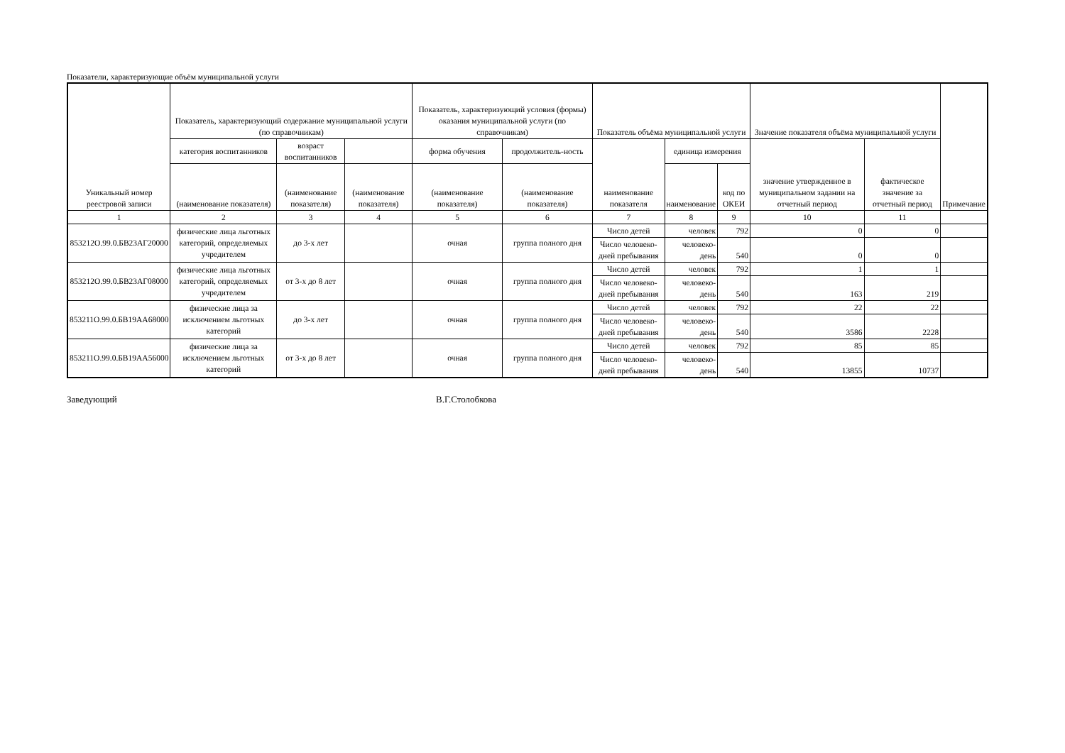Показатели, характеризующие объём муниципальной услуги
| Уникальный номер реестровой записи | Показатель, характеризующий содержание муниципальной услуги (по справочникам) | | | Показатель, характеризующий условия (формы) оказания муниципальной услуги (по справочникам) | | Показатель объёма муниципальной услуги | | | Значение показателя объёма муниципальной услуги | | Примечание |
| --- | --- | --- | --- | --- | --- | --- | --- | --- | --- | --- | --- |
| | категория воспитанников | возраст воспитанников | | форма обучения | продолжитель-ность | наименование показателя | единица измерения | | значение утвержденное в муниципальном задании на отчетный период | фактическое значение за отчетный период | |
| | (наименование показателя) | (наименование показателя) | (наименование показателя) | (наименование показателя) | (наименование показателя) | | наименование | код по ОКЕИ | | | |
| 1 | 2 | 3 | 4 | 5 | 6 | 7 | 8 | 9 | 10 | 11 | |
| 853212О.99.0.БВ23АГ20000 | физические лица льготных категорий, определяемых учредителем | до 3-х лет | | очная | группа полного дня | Число детей | человек | 792 | 0 | 0 | |
| | | | | | | Число человеко-дней пребывания | человеко-день | 540 | 0 | 0 | |
| 853212О.99.0.БВ23АГ08000 | физические лица льготных категорий, определяемых учредителем | от 3-х до 8 лет | | очная | группа полного дня | Число детей | человек | 792 | 1 | 1 | |
| | | | | | | Число человеко-дней пребывания | человеко-день | 540 | 163 | 219 | |
| 853211О.99.0.БВ19АА68000 | физические лица за исключением льготных категорий | до 3-х лет | | очная | группа полного дня | Число детей | человек | 792 | 22 | 22 | |
| | | | | | | Число человеко-дней пребывания | человеко-день | 540 | 3586 | 2228 | |
| 853211О.99.0.БВ19АА56000 | физические лица за исключением льготных категорий | от 3-х до 8 лет | | очная | группа полного дня | Число детей | человек | 792 | 85 | 85 | |
| | | | | | | Число человеко-дней пребывания | человеко-день | 540 | 13855 | 10737 | |
Заведующий В.Г.Столобкова